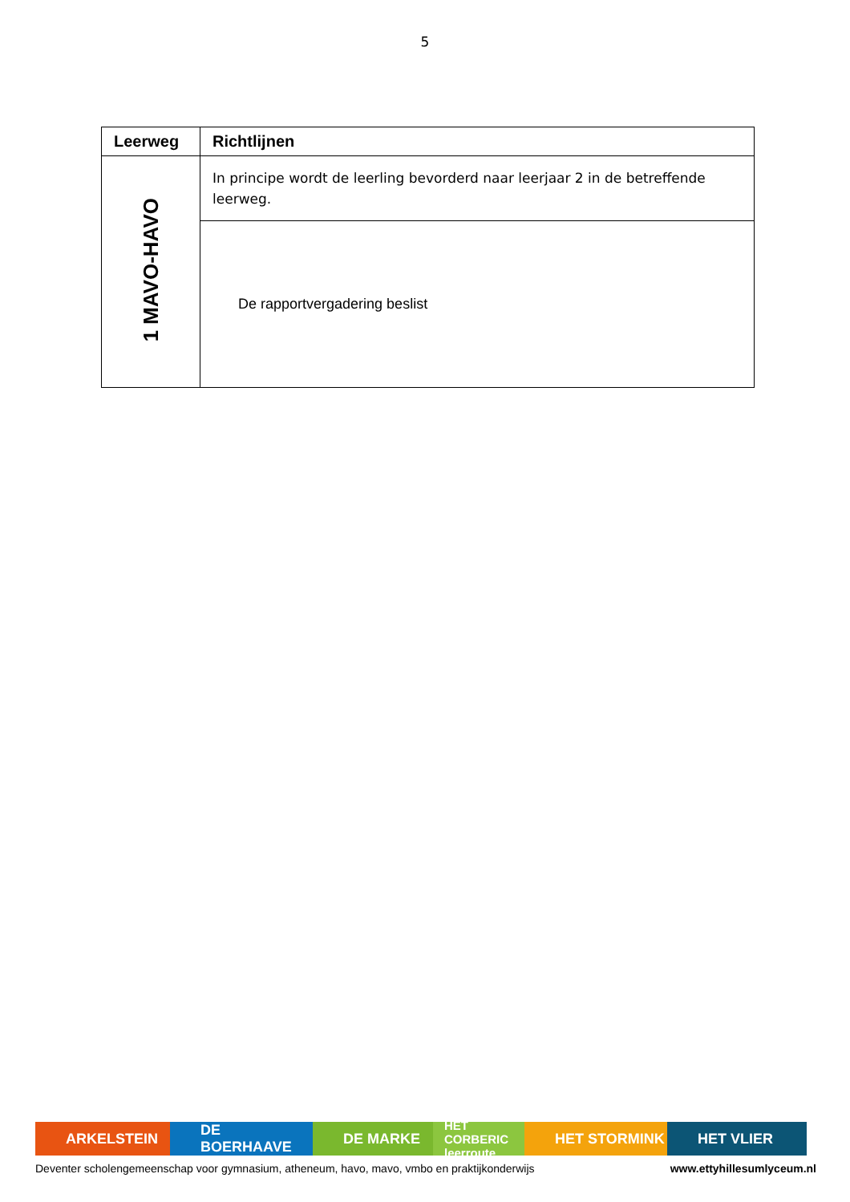5
| Leerweg | Richtlijnen |
| --- | --- |
| 1 MAVO-HAVO | In principe wordt de leerling bevorderd naar leerjaar 2 in de betreffende leerweg. |
| | De rapportvergadering beslist |
ARKELSTEIN DE BOERHAAVE DE MARKE
HET CORBERIC leerroute
HET STORMINK HET VLIER
Deventer scholengemeenschap voor gymnasium, atheneum, havo, mavo, vmbo en praktijkonderwijs www.ettyhillesumlyceum.nl